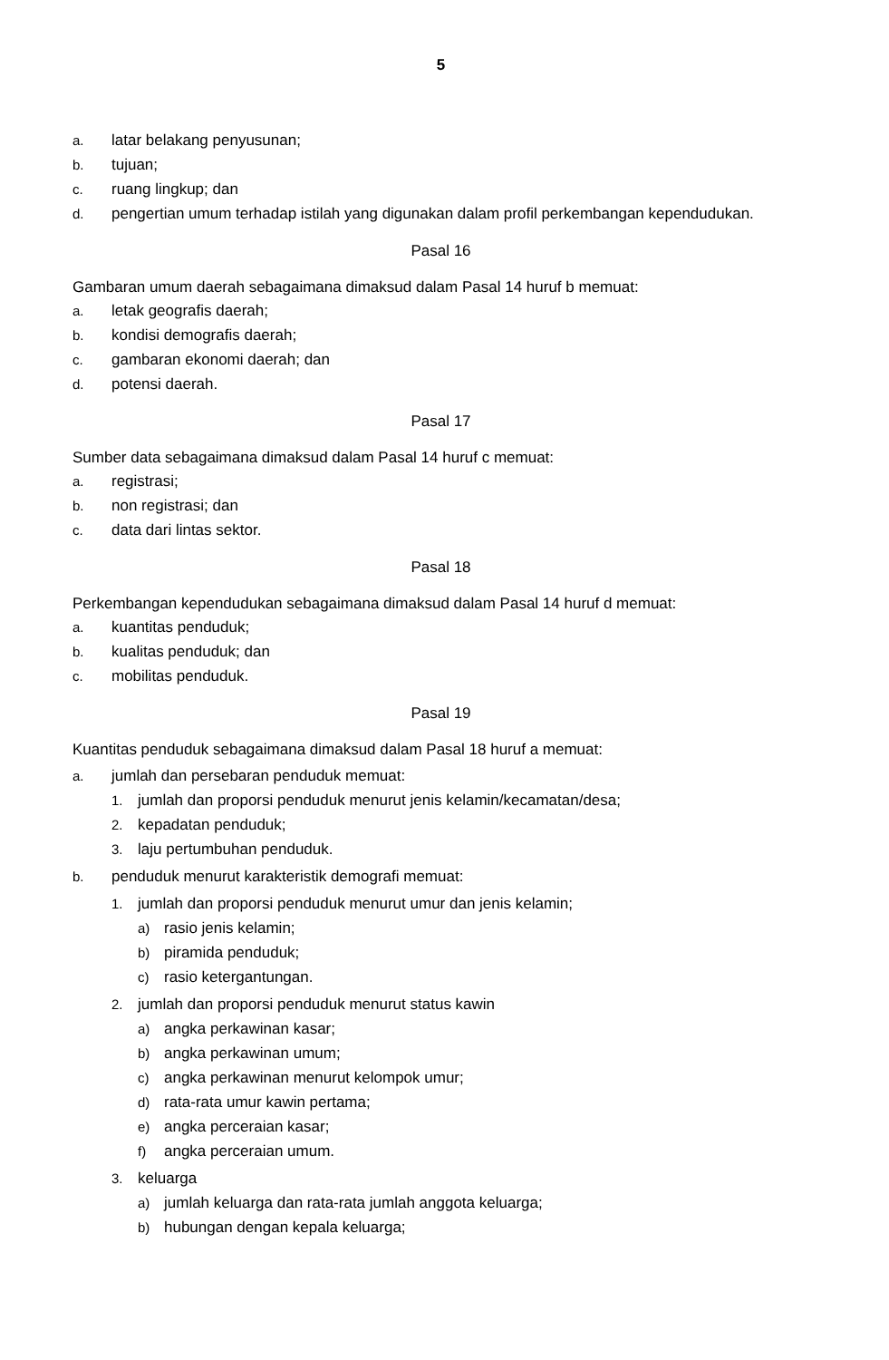5
a. latar belakang penyusunan;
b. tujuan;
c. ruang lingkup; dan
d. pengertian umum terhadap istilah yang digunakan dalam profil perkembangan kependudukan.
Pasal 16
Gambaran umum daerah sebagaimana dimaksud dalam Pasal 14 huruf b memuat:
a. letak geografis daerah;
b. kondisi demografis daerah;
c. gambaran ekonomi daerah; dan
d. potensi daerah.
Pasal 17
Sumber data sebagaimana dimaksud dalam Pasal 14 huruf c memuat:
a. registrasi;
b. non registrasi; dan
c. data dari lintas sektor.
Pasal 18
Perkembangan kependudukan sebagaimana dimaksud dalam Pasal 14 huruf d memuat:
a. kuantitas penduduk;
b. kualitas penduduk; dan
c. mobilitas penduduk.
Pasal 19
Kuantitas penduduk sebagaimana dimaksud dalam Pasal 18 huruf a memuat:
a. jumlah dan persebaran penduduk memuat:
1. jumlah dan proporsi penduduk menurut jenis kelamin/kecamatan/desa;
2. kepadatan penduduk;
3. laju pertumbuhan penduduk.
b. penduduk menurut karakteristik demografi memuat:
1. jumlah dan proporsi penduduk menurut umur dan jenis kelamin;
a) rasio jenis kelamin;
b) piramida penduduk;
c) rasio ketergantungan.
2. jumlah dan proporsi penduduk menurut status kawin
a) angka perkawinan kasar;
b) angka perkawinan umum;
c) angka perkawinan menurut kelompok umur;
d) rata-rata umur kawin pertama;
e) angka perceraian kasar;
f) angka perceraian umum.
3. keluarga
a) jumlah keluarga dan rata-rata jumlah anggota keluarga;
b) hubungan dengan kepala keluarga;